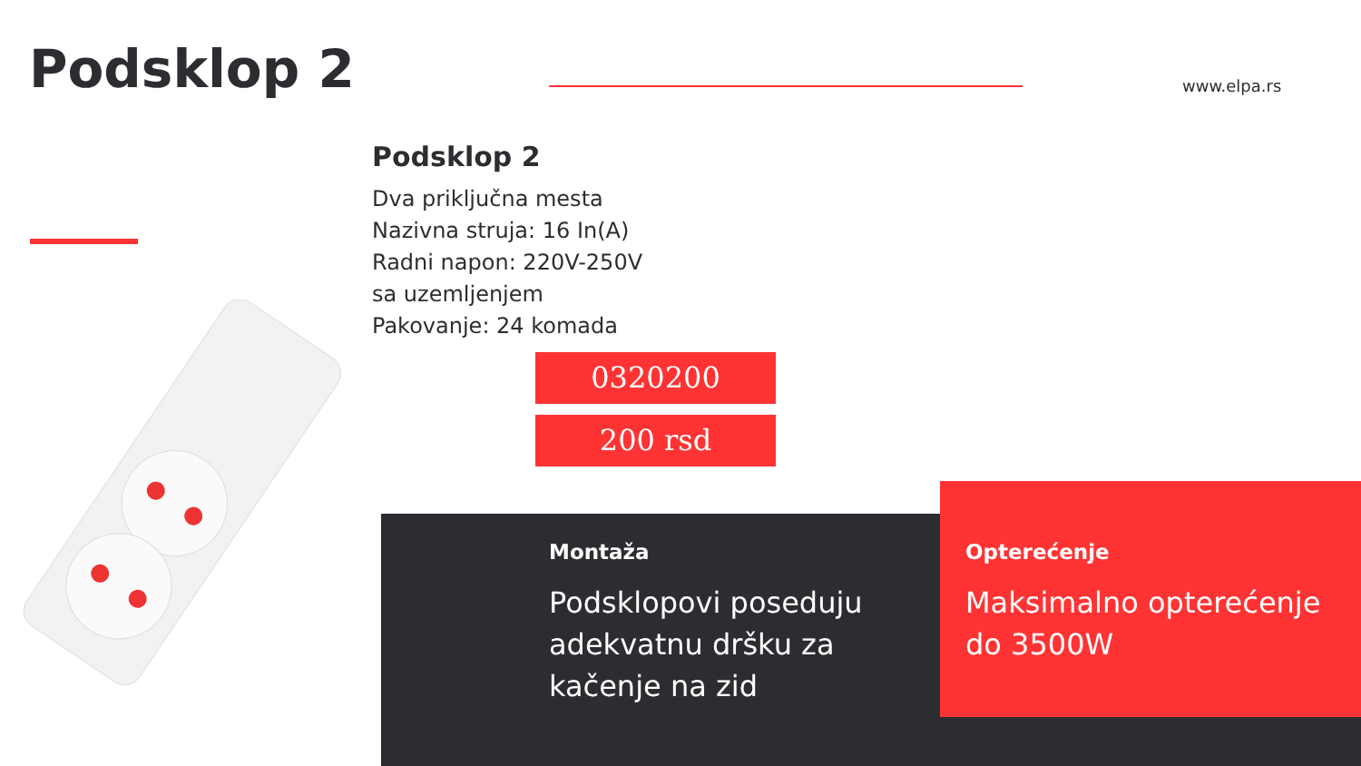Podsklop 2 www.elpa.rs
Podsklop 2
Dva priključna mesta
Nazivna struja: 16 In(A)
Radni napon: 220V-250V
sa uzemljenjem
Pakovanje: 24 komada
0320200
200 rsd
Montaža
Podsklopovi poseduju adekvatnu dršku za kačenje na zid
Opterećenje
Maksimalno opterećenje do 3500W